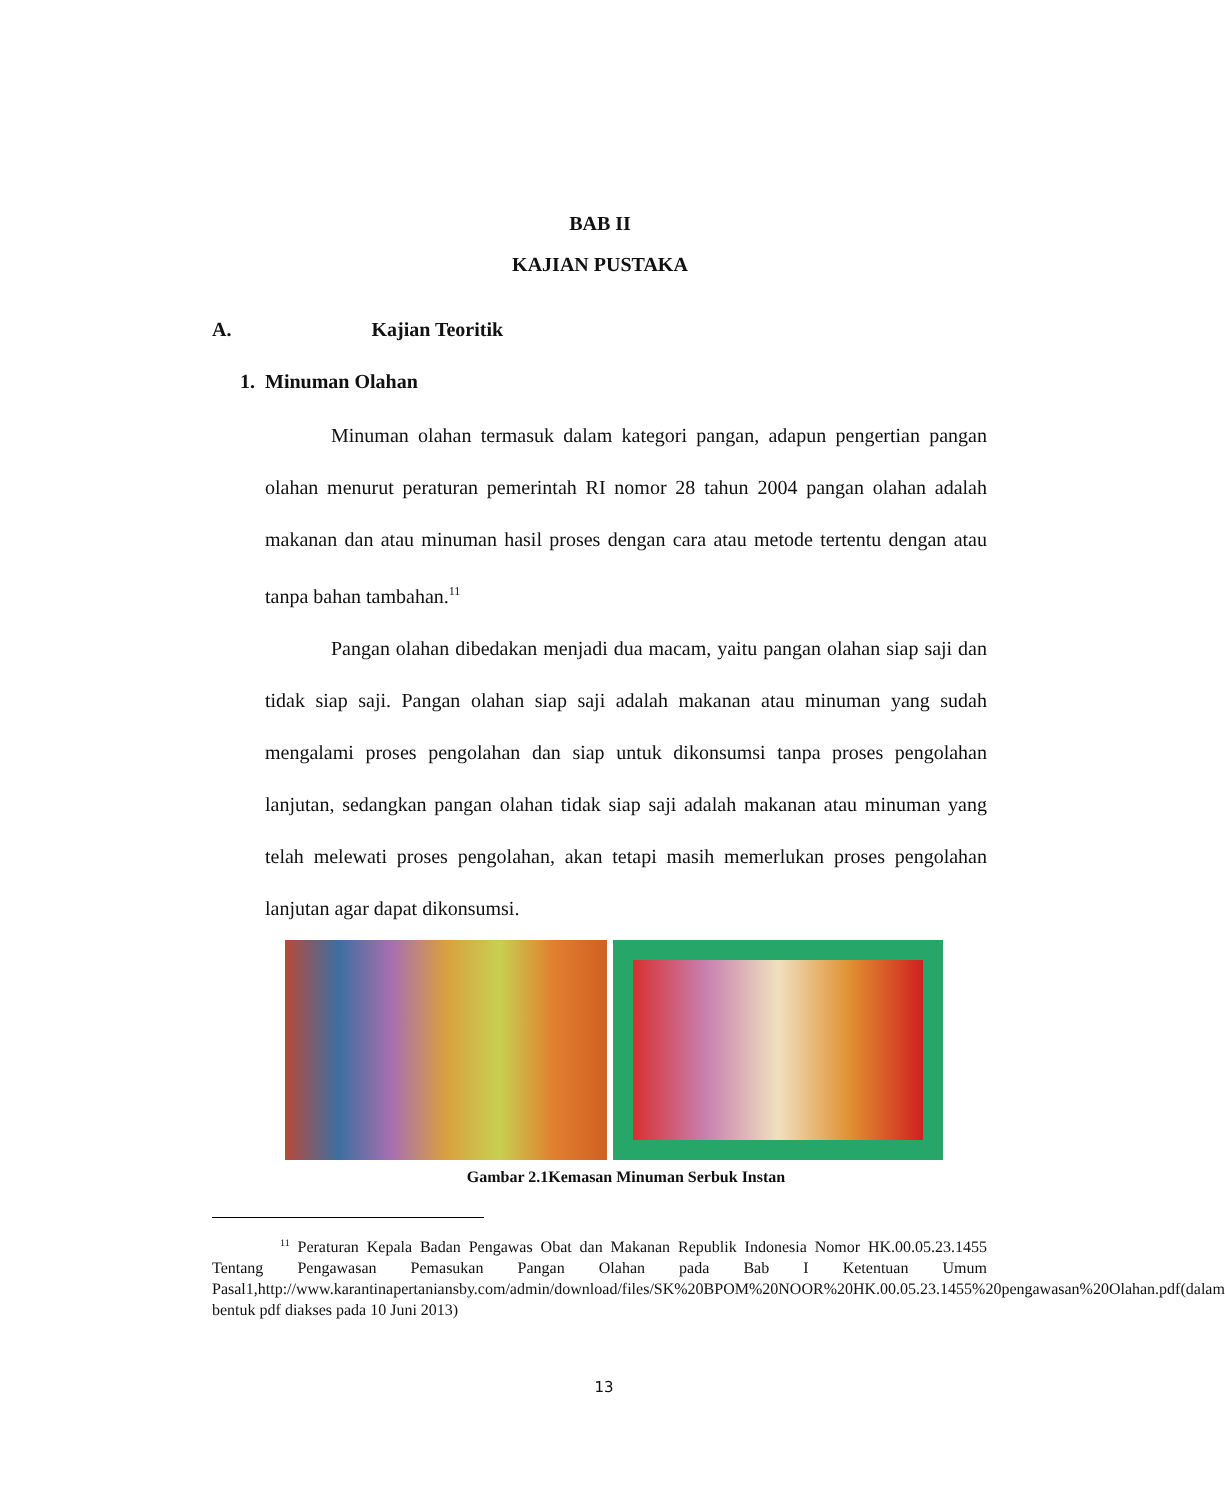BAB II
KAJIAN PUSTAKA
A. Kajian Teoritik
1. Minuman Olahan
Minuman olahan termasuk dalam kategori pangan, adapun pengertian pangan olahan menurut peraturan pemerintah RI nomor 28 tahun 2004 pangan olahan adalah makanan dan atau minuman hasil proses dengan cara atau metode tertentu dengan atau tanpa bahan tambahan.<sup>11</sup>
Pangan olahan dibedakan menjadi dua macam, yaitu pangan olahan siap saji dan tidak siap saji. Pangan olahan siap saji adalah makanan atau minuman yang sudah mengalami proses pengolahan dan siap untuk dikonsumsi tanpa proses pengolahan lanjutan, sedangkan pangan olahan tidak siap saji adalah makanan atau minuman yang telah melewati proses pengolahan, akan tetapi masih memerlukan proses pengolahan lanjutan agar dapat dikonsumsi.
Gambar 2.1Kemasan Minuman Serbuk Instan
<sup>11</sup> Peraturan Kepala Badan Pengawas Obat dan Makanan Republik Indonesia Nomor HK.00.05.23.1455 Tentang Pengawasan Pemasukan Pangan Olahan pada Bab I Ketentuan Umum Pasal1,http://www.karantinapertaniansby.com/admin/download/files/SK%20BPOM%20NOOR%20HK.00.05.23.1455%20pengawasan%20Olahan.pdf(dalam bentuk pdf diakses pada 10 Juni 2013)
13